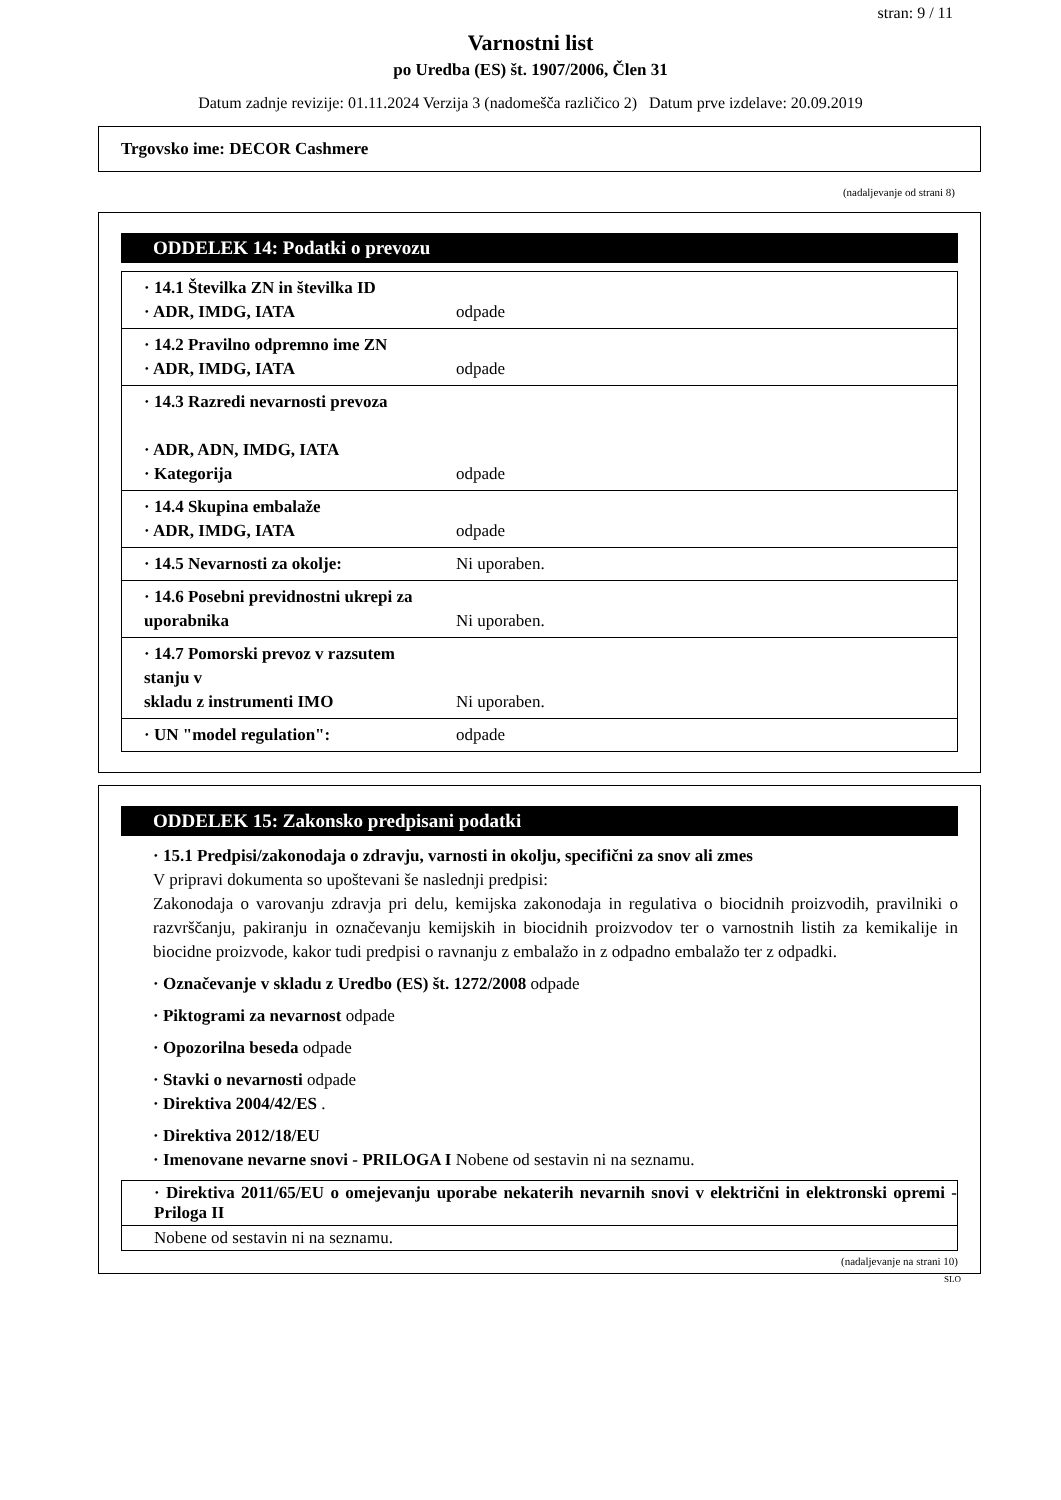stran: 9 / 11
Varnostni list
po Uredba (ES) št. 1907/2006, Člen 31
Datum zadnje revizije: 01.11.2024 Verzija 3 (nadomešča različico 2) Datum prve izdelave: 20.09.2019
Trgovsko ime: DECOR Cashmere
(nadaljevanje od strani 8)
ODDELEK 14: Podatki o prevozu
| · 14.1 Številka ZN in številka ID · ADR, IMDG, IATA | odpade |
| · 14.2 Pravilno odpremno ime ZN · ADR, IMDG, IATA | odpade |
| · 14.3 Razredi nevarnosti prevoza · ADR, ADN, IMDG, IATA · Kategorija | odpade |
| · 14.4 Skupina embalaže · ADR, IMDG, IATA | odpade |
| · 14.5 Nevarnosti za okolje: | Ni uporaben. |
| · 14.6 Posebni previdnostni ukrepi za uporabnika | Ni uporaben. |
| · 14.7 Pomorski prevoz v razsutem stanju v skladu z instrumenti IMO | Ni uporaben. |
| · UN "model regulation": | odpade |
ODDELEK 15: Zakonsko predpisani podatki
· 15.1 Predpisi/zakonodaja o zdravju, varnosti in okolju, specifični za snov ali zmes
V pripravi dokumenta so upoštevani še naslednji predpisi:
Zakonodaja o varovanju zdravja pri delu, kemijska zakonodaja in regulativa o biocidnih proizvodih, pravilniki o razvrščanju, pakiranju in označevanju kemijskih in biocidnih proizvodov ter o varnostnih listih za kemikalije in biocidne proizvode, kakor tudi predpisi o ravnanju z embalažo in z odpadno embalažo ter z odpadki.
· Označevanje v skladu z Uredbo (ES) št. 1272/2008 odpade
· Piktogrami za nevarnost odpade
· Opozorilna beseda odpade
· Stavki o nevarnosti odpade
· Direktiva 2004/42/ES .
· Direktiva 2012/18/EU
· Imenovane nevarne snovi - PRILOGA I Nobene od sestavin ni na seznamu.
· Direktiva 2011/65/EU o omejevanju uporabe nekaterih nevarnih snovi v električni in elektronski opremi - Priloga II
Nobene od sestavin ni na seznamu.
(nadaljevanje na strani 10)
SLO